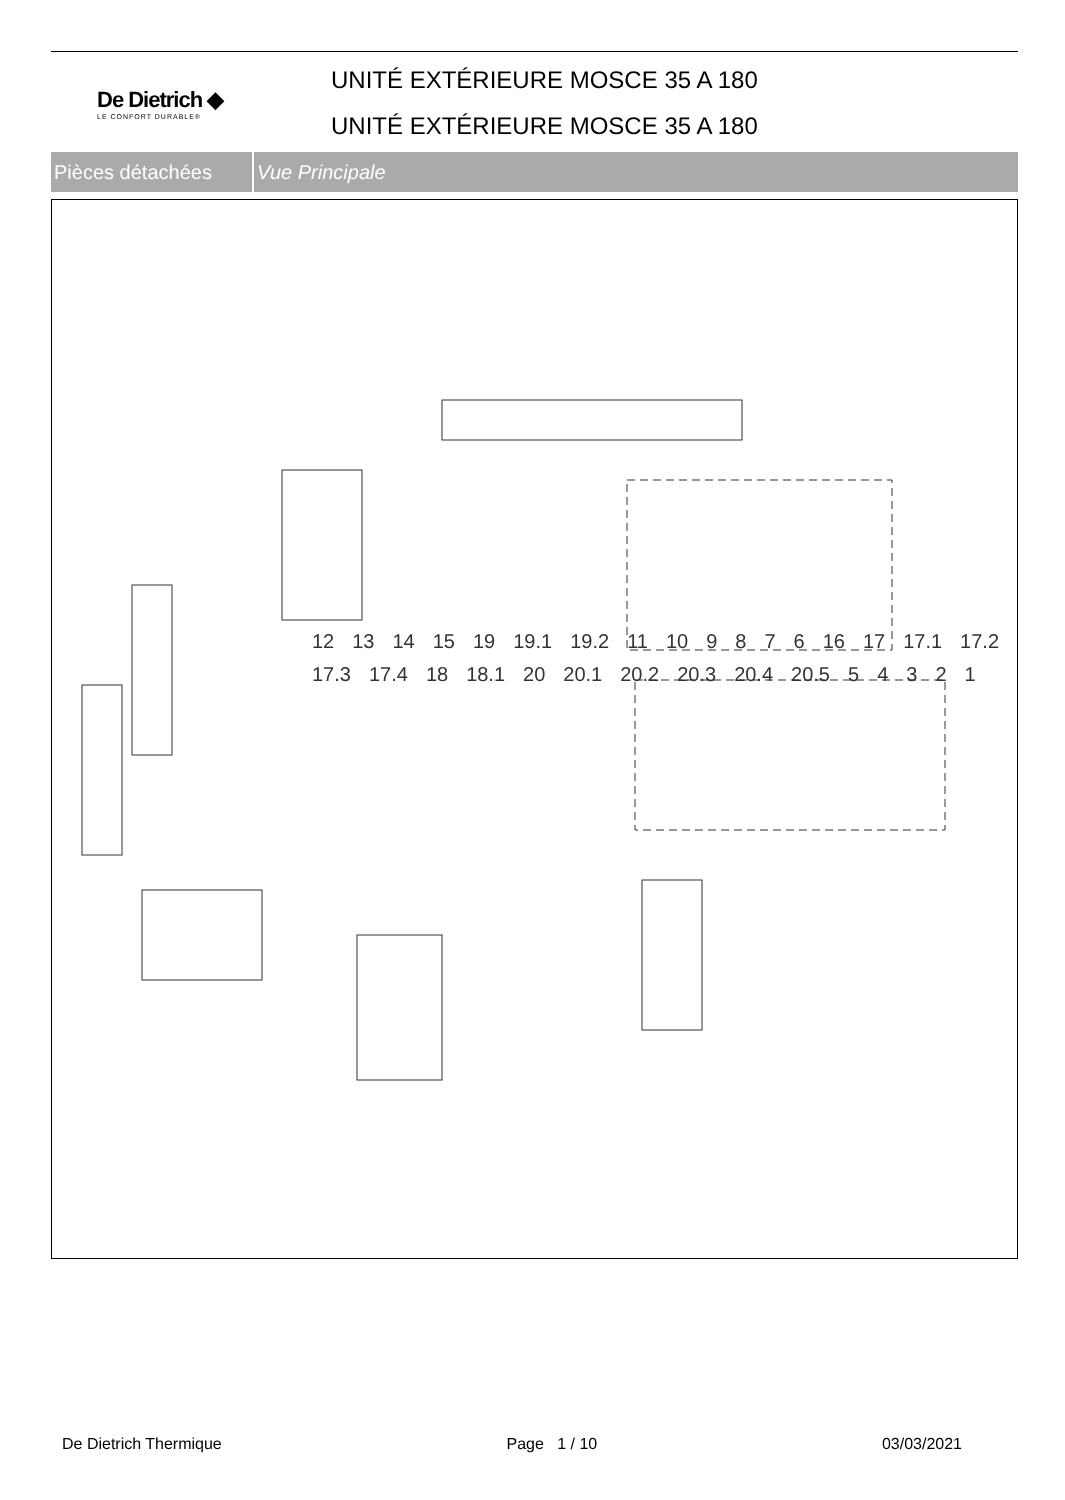De Dietrich ◆
LE CONFORT DURABLE®
UNITÉ EXTÉRIEURE MOSCE 35 A 180
UNITÉ EXTÉRIEURE MOSCE 35 A 180
Pièces détachées Vue Principale
12 13 14 15 19 19.1 19.2 11 10 9876 16 17 17.1 17.2 17.3 17.4 18 18.1 20 20.1 20.2 20.3 20.4 20.5 54321
De Dietrich Thermique Page 1 / 10 03/03/2021